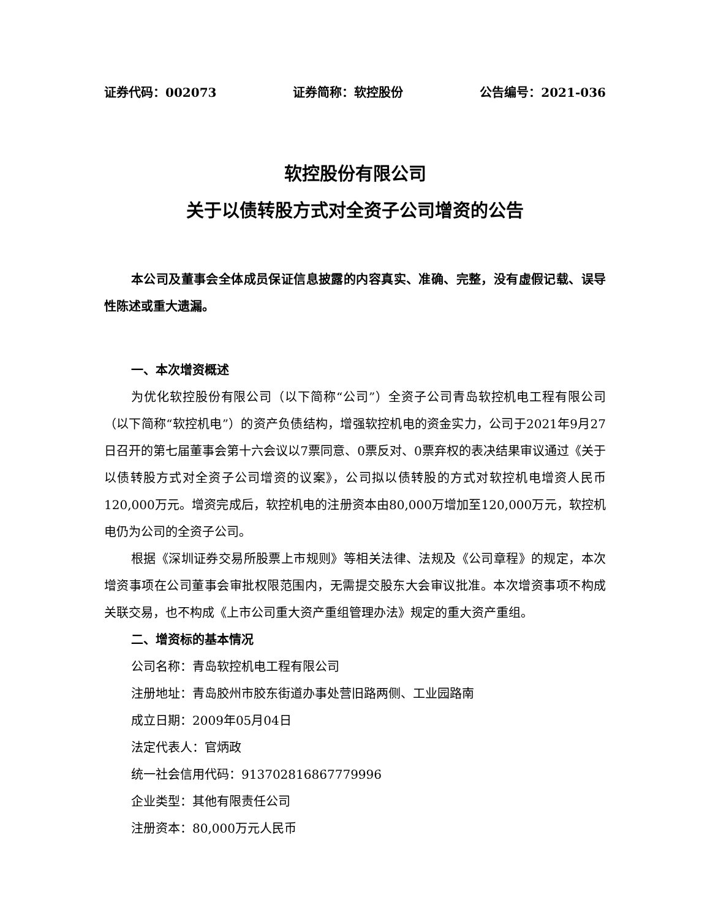证券代码：002073 证券简称：软控股份 公告编号：2021-036
软控股份有限公司
关于以债转股方式对全资子公司增资的公告
本公司及董事会全体成员保证信息披露的内容真实、准确、完整，没有虚假记载、误导性陈述或重大遗漏。
一、本次增资概述
为优化软控股份有限公司（以下简称“公司”）全资子公司青岛软控机电工程有限公司（以下简称“软控机电”）的资产负债结构，增强软控机电的资金实力，公司于2021年9月27日召开的第七届董事会第十六会议以7票同意、0票反对、0票弃权的表决结果审议通过《关于以债转股方式对全资子公司增资的议案》，公司拟以债转股的方式对软控机电增资人民币120,000万元。增资完成后，软控机电的注册资本由80,000万增加至120,000万元，软控机电仍为公司的全资子公司。
根据《深圳证券交易所股票上市规则》等相关法律、法规及《公司章程》的规定，本次增资事项在公司董事会审批权限范围内，无需提交股东大会审议批准。本次增资事项不构成关联交易，也不构成《上市公司重大资产重组管理办法》规定的重大资产重组。
二、增资标的基本情况
公司名称：青岛软控机电工程有限公司
注册地址：青岛胶州市胶东街道办事处营旧路两侧、工业园路南
成立日期：2009年05月04日
法定代表人：官炳政
统一社会信用代码：913702816867779996
企业类型：其他有限责任公司
注册资本：80,000万元人民币